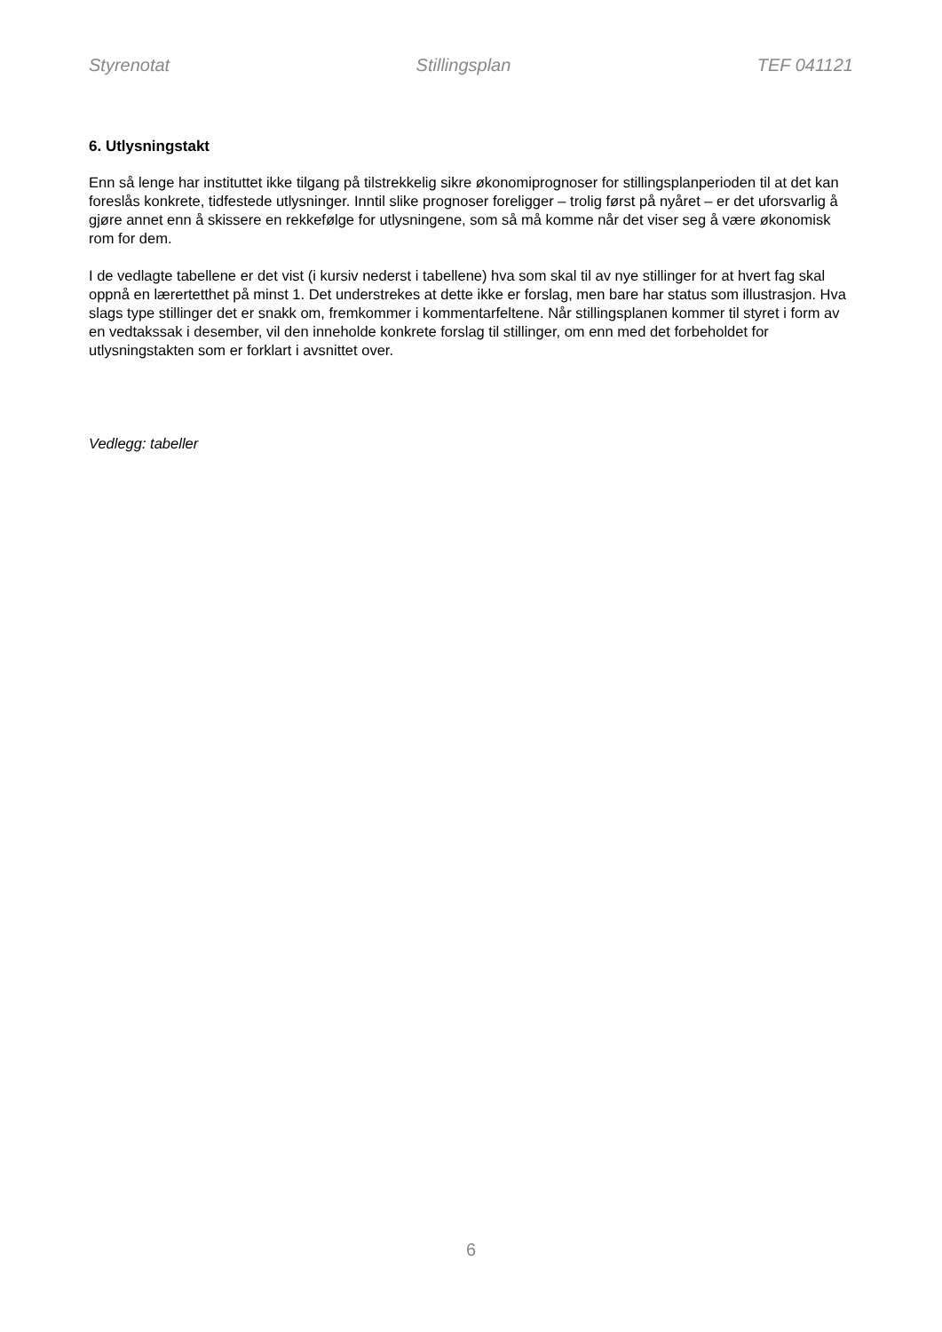Styrenotat Stillingsplan TEF 041121
6. Utlysningstakt
Enn så lenge har instituttet ikke tilgang på tilstrekkelig sikre økonomiprognoser for stillingsplanperioden til at det kan foreslås konkrete, tidfestede utlysninger. Inntil slike prognoser foreligger – trolig først på nyåret – er det uforsvarlig å gjøre annet enn å skissere en rekkefølge for utlysningene, som så må komme når det viser seg å være økonomisk rom for dem.
I de vedlagte tabellene er det vist (i kursiv nederst i tabellene) hva som skal til av nye stillinger for at hvert fag skal oppnå en lærertetthet på minst 1. Det understrekes at dette ikke er forslag, men bare har status som illustrasjon. Hva slags type stillinger det er snakk om, fremkommer i kommentarfeltene. Når stillingsplanen kommer til styret i form av en vedtakssak i desember, vil den inneholde konkrete forslag til stillinger, om enn med det forbeholdet for utlysningstakten som er forklart i avsnittet over.
Vedlegg: tabeller
6